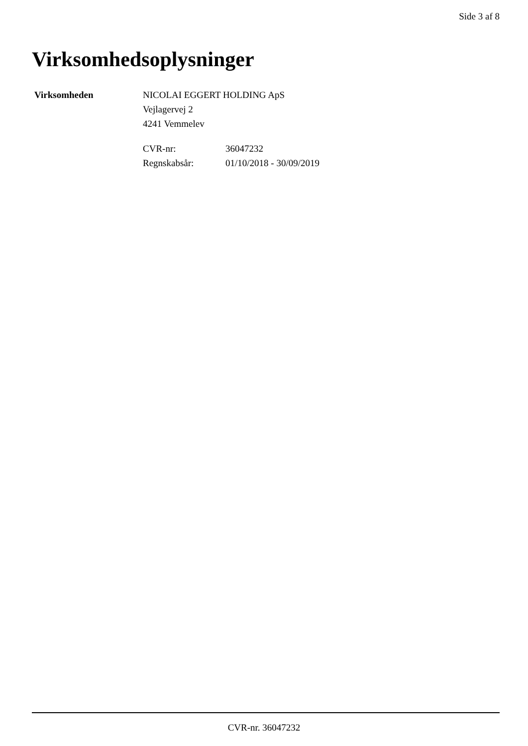Side 3 af 8
Virksomhedsoplysninger
Virksomheden NICOLAI EGGERT HOLDING ApS
Vejlagervej 2
4241 Vemmelev
CVR-nr: 36047232 Regnskabsår: 01/10/2018 - 30/09/2019
CVR-nr. 36047232